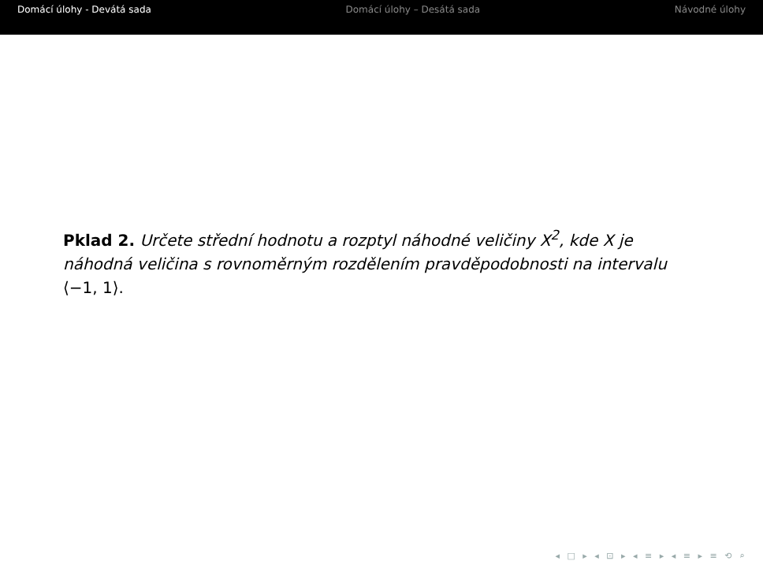Domácí úlohy - Devátá sada Domácí úlohy – Desátá sada Návodné úlohy
Pklad 2. Určete střední hodnotu a rozptyl náhodné veličiny X<sup>2</sup>, kde X je náhodná veličina s rovnoměrným rozdělením pravděpodobnosti na intervalu ⟨−1, 1⟩.
◂ □ ▸ ◂ ⊡ ▸ ◂ ≡ ▸ ◂ ≡ ▸ ≡ ⟲ ⌕